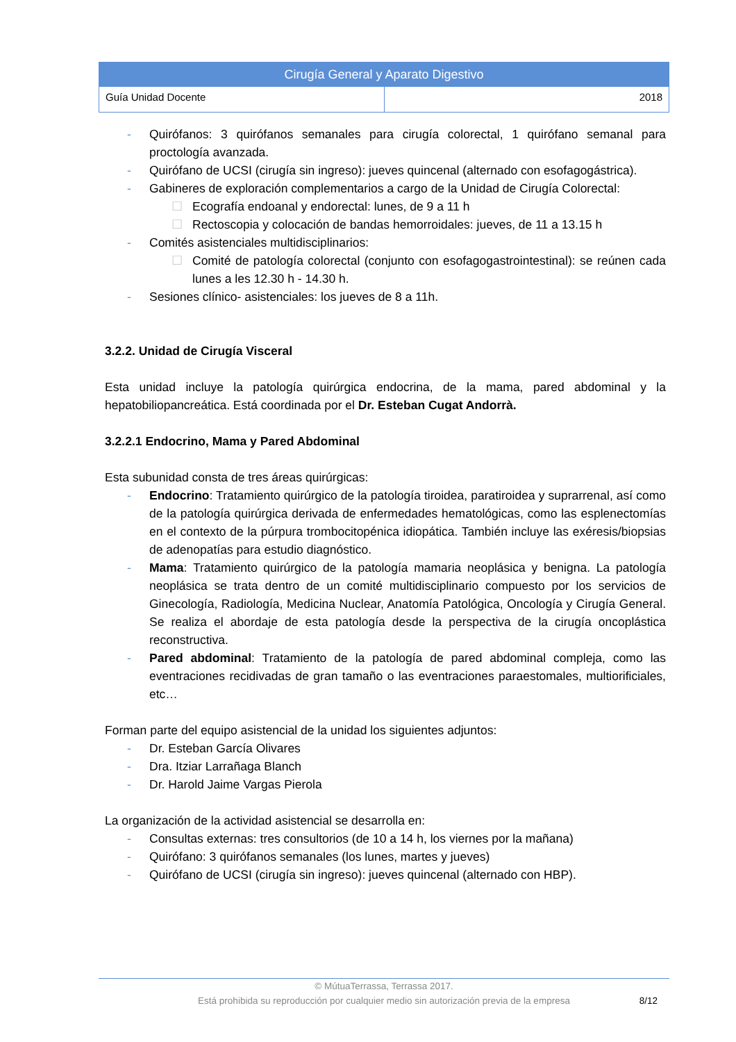| Cirugía General y Aparato Digestivo | |
| Guía Unidad Docente | 2018 |
- Quirófanos: 3 quirófanos semanales para cirugía colorectal, 1 quirófano semanal para proctología avanzada.
- Quirófano de UCSI (cirugía sin ingreso): jueves quincenal (alternado con esofagogástrica).
- Gabineres de exploración complementarios a cargo de la Unidad de Cirugía Colorectal:
☐ Ecografía endoanal y endorectal: lunes, de 9 a 11 h
☐ Rectoscopia y colocación de bandas hemorroidales: jueves, de 11 a 13.15 h
- Comités asistenciales multidisciplinarios:
☐ Comité de patología colorectal (conjunto con esofagogastrointestinal): se reúnen cada lunes a les 12.30 h - 14.30 h.
- Sesiones clínico- asistenciales: los jueves de 8 a 11h.
3.2.2. Unidad de Cirugía Visceral
Esta unidad incluye la patología quirúrgica endocrina, de la mama, pared abdominal y la hepatobiliopancreática. Está coordinada por el Dr. Esteban Cugat Andorrà.
3.2.2.1 Endocrino, Mama y Pared Abdominal
Esta subunidad consta de tres áreas quirúrgicas:
- Endocrino: Tratamiento quirúrgico de la patología tiroidea, paratiroidea y suprarrenal, así como de la patología quirúrgica derivada de enfermedades hematológicas, como las esplenectomías en el contexto de la púrpura trombocitopénica idiopática. También incluye las exéresis/biopsias de adenopatías para estudio diagnóstico.
- Mama: Tratamiento quirúrgico de la patología mamaria neoplásica y benigna. La patología neoplásica se trata dentro de un comité multidisciplinario compuesto por los servicios de Ginecología, Radiología, Medicina Nuclear, Anatomía Patológica, Oncología y Cirugía General. Se realiza el abordaje de esta patología desde la perspectiva de la cirugía oncoplástica reconstructiva.
- Pared abdominal: Tratamiento de la patología de pared abdominal compleja, como las eventraciones recidivadas de gran tamaño o las eventraciones paraestomales, multiorificiales, etc…
Forman parte del equipo asistencial de la unidad los siguientes adjuntos:
- Dr. Esteban García Olivares
- Dra. Itziar Larrañaga Blanch
- Dr. Harold Jaime Vargas Pierola
La organización de la actividad asistencial se desarrolla en:
- Consultas externas: tres consultorios (de 10 a 14 h, los viernes por la mañana)
- Quirófano: 3 quirófanos semanales (los lunes, martes y jueves)
- Quirófano de UCSI (cirugía sin ingreso): jueves quincenal (alternado con HBP).
© MútuaTerrassa, Terrassa 2017.
Está prohibida su reproducción por cualquier medio sin autorización previa de la empresa
8/12